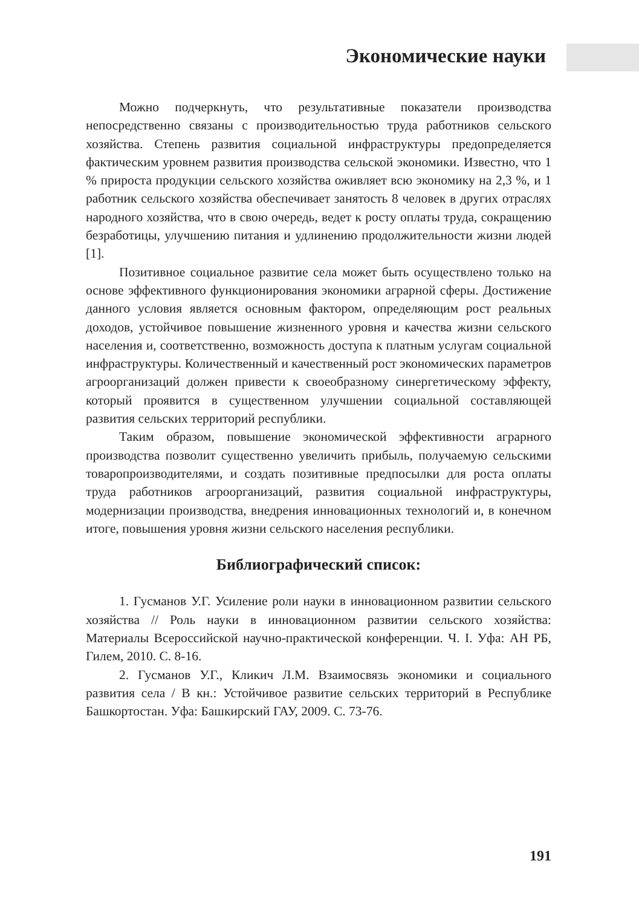Экономические науки
Можно подчеркнуть, что результативные показатели производства непосредственно связаны с производительностью труда работников сельского хозяйства. Степень развития социальной инфраструктуры предопределяется фактическим уровнем развития производства сельской экономики. Известно, что 1 % прироста продукции сельского хозяйства оживляет всю экономику на 2,3 %, и 1 работник сельского хозяйства обеспечивает занятость 8 человек в других отраслях народного хозяйства, что в свою очередь, ведет к росту оплаты труда, сокращению безработицы, улучшению питания и удлинению продолжительности жизни людей [1].
Позитивное социальное развитие села может быть осуществлено только на основе эффективного функционирования экономики аграрной сферы. Достижение данного условия является основным фактором, определяющим рост реальных доходов, устойчивое повышение жизненного уровня и качества жизни сельского населения и, соответственно, возможность доступа к платным услугам социальной инфраструктуры. Количественный и качественный рост экономических параметров агроорганизаций должен привести к своеобразному синергетическому эффекту, который проявится в существенном улучшении социальной составляющей развития сельских территорий республики.
Таким образом, повышение экономической эффективности аграрного производства позволит существенно увеличить прибыль, получаемую сельскими товаропроизводителями, и создать позитивные предпосылки для роста оплаты труда работников агроорганизаций, развития социальной инфраструктуры, модернизации производства, внедрения инновационных технологий и, в конечном итоге, повышения уровня жизни сельского населения республики.
Библиографический список:
1. Гусманов У.Г. Усиление роли науки в инновационном развитии сельского хозяйства // Роль науки в инновационном развитии сельского хозяйства: Материалы Всероссийской научно-практической конференции. Ч. I. Уфа: АН РБ, Гилем, 2010. С. 8-16.
2. Гусманов У.Г., Кликич Л.М. Взаимосвязь экономики и социального развития села / В кн.: Устойчивое развитие сельских территорий в Республике Башкортостан. Уфа: Башкирский ГАУ, 2009. С. 73-76.
191